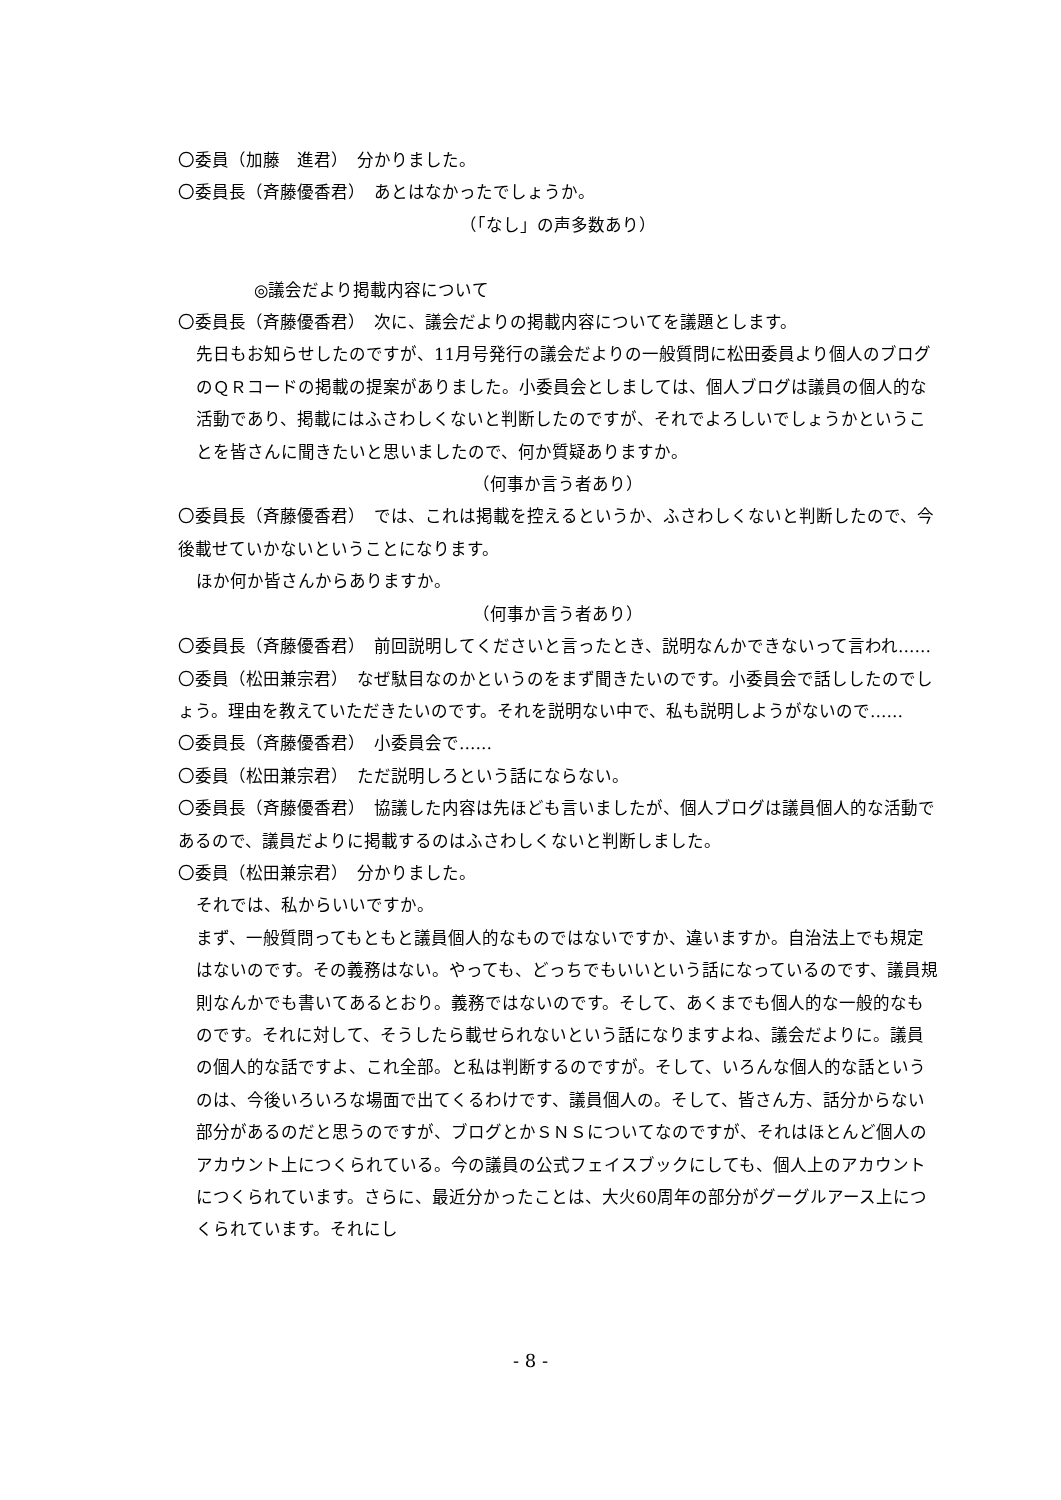〇委員（加藤　進君）　分かりました。
〇委員長（斉藤優香君）　あとはなかったでしょうか。
（「なし」の声多数あり）
◎議会だより掲載内容について
〇委員長（斉藤優香君）　次に、議会だよりの掲載内容についてを議題とします。
先日もお知らせしたのですが、11月号発行の議会だよりの一般質問に松田委員より個人のブログのＱＲコードの掲載の提案がありました。小委員会としましては、個人ブログは議員の個人的な活動であり、掲載にはふさわしくないと判断したのですが、それでよろしいでしょうかということを皆さんに聞きたいと思いましたので、何か質疑ありますか。
（何事か言う者あり）
〇委員長（斉藤優香君）　では、これは掲載を控えるというか、ふさわしくないと判断したので、今後載せていかないということになります。
ほか何か皆さんからありますか。
（何事か言う者あり）
〇委員長（斉藤優香君）　前回説明してくださいと言ったとき、説明なんかできないって言われ……
〇委員（松田兼宗君）　なぜ駄目なのかというのをまず聞きたいのです。小委員会で話ししたのでしょう。理由を教えていただきたいのです。それを説明ない中で、私も説明しようがないので……
〇委員長（斉藤優香君）　小委員会で……
〇委員（松田兼宗君）　ただ説明しろという話にならない。
〇委員長（斉藤優香君）　協議した内容は先ほども言いましたが、個人ブログは議員個人的な活動であるので、議員だよりに掲載するのはふさわしくないと判断しました。
〇委員（松田兼宗君）　分かりました。
それでは、私からいいですか。
まず、一般質問ってもともと議員個人的なものではないですか、違いますか。自治法上でも規定はないのです。その義務はない。やっても、どっちでもいいという話になっているのです、議員規則なんかでも書いてあるとおり。義務ではないのです。そして、あくまでも個人的な一般的なものです。それに対して、そうしたら載せられないという話になりますよね、議会だよりに。議員の個人的な話ですよ、これ全部。と私は判断するのですが。そして、いろんな個人的な話というのは、今後いろいろな場面で出てくるわけです、議員個人の。そして、皆さん方、話分からない部分があるのだと思うのですが、ブログとかＳＮＳについてなのですが、それはほとんど個人のアカウント上につくられている。今の議員の公式フェイスブックにしても、個人上のアカウントにつくられています。さらに、最近分かったことは、大火60周年の部分がグーグルアース上につくられています。それにし
- 8 -